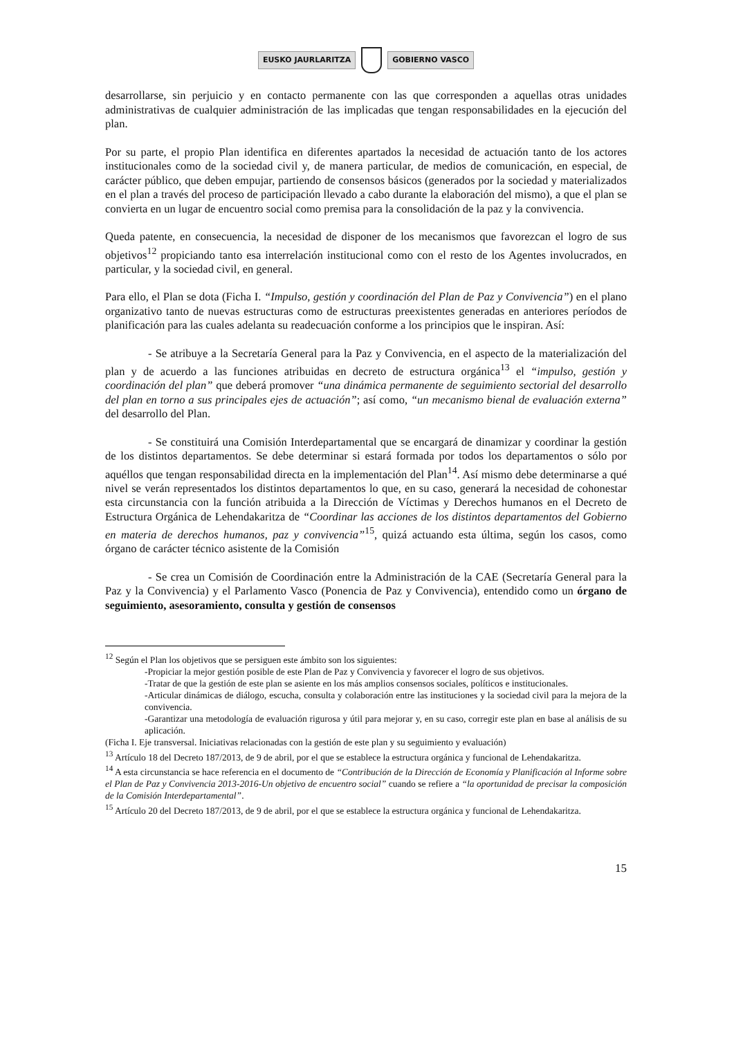EUSKO JAURLARITZA GOBIERNO VASCO
desarrollarse, sin perjuicio y en contacto permanente con las que corresponden a aquellas otras unidades administrativas de cualquier administración de las implicadas que tengan responsabilidades en la ejecución del plan.
Por su parte, el propio Plan identifica en diferentes apartados la necesidad de actuación tanto de los actores institucionales como de la sociedad civil y, de manera particular, de medios de comunicación, en especial, de carácter público, que deben empujar, partiendo de consensos básicos (generados por la sociedad y materializados en el plan a través del proceso de participación llevado a cabo durante la elaboración del mismo), a que el plan se convierta en un lugar de encuentro social como premisa para la consolidación de la paz y la convivencia.
Queda patente, en consecuencia, la necesidad de disponer de los mecanismos que favorezcan el logro de sus objetivos<sup>12</sup> propiciando tanto esa interrelación institucional como con el resto de los Agentes involucrados, en particular, y la sociedad civil, en general.
Para ello, el Plan se dota (Ficha I. “Impulso, gestión y coordinación del Plan de Paz y Convivencia”) en el plano organizativo tanto de nuevas estructuras como de estructuras preexistentes generadas en anteriores períodos de planificación para las cuales adelanta su readecuación conforme a los principios que le inspiran. Así:
- Se atribuye a la Secretaría General para la Paz y Convivencia, en el aspecto de la materialización del plan y de acuerdo a las funciones atribuidas en decreto de estructura orgánica<sup>13</sup> el “impulso, gestión y coordinación del plan” que deberá promover “una dinámica permanente de seguimiento sectorial del desarrollo del plan en torno a sus principales ejes de actuación”; así como, “un mecanismo bienal de evaluación externa” del desarrollo del Plan.
- Se constituirá una Comisión Interdepartamental que se encargará de dinamizar y coordinar la gestión de los distintos departamentos. Se debe determinar si estará formada por todos los departamentos o sólo por aquéllos que tengan responsabilidad directa en la implementación del Plan<sup>14</sup>. Así mismo debe determinarse a qué nivel se verán representados los distintos departamentos lo que, en su caso, generará la necesidad de cohonestar esta circunstancia con la función atribuida a la Dirección de Víctimas y Derechos humanos en el Decreto de Estructura Orgánica de Lehendakaritza de “Coordinar las acciones de los distintos departamentos del Gobierno en materia de derechos humanos, paz y convivencia”<sup>15</sup>, quizá actuando esta última, según los casos, como órgano de carácter técnico asistente de la Comisión
- Se crea un Comisión de Coordinación entre la Administración de la CAE (Secretaría General para la Paz y la Convivencia) y el Parlamento Vasco (Ponencia de Paz y Convivencia), entendido como un órgano de seguimiento, asesoramiento, consulta y gestión de consensos
<sup>12</sup> Según el Plan los objetivos que se persiguen este ámbito son los siguientes:
-Propiciar la mejor gestión posible de este Plan de Paz y Convivencia y favorecer el logro de sus objetivos.
-Tratar de que la gestión de este plan se asiente en los más amplios consensos sociales, políticos e institucionales.
-Articular dinámicas de diálogo, escucha, consulta y colaboración entre las instituciones y la sociedad civil para la mejora de la convivencia.
-Garantizar una metodología de evaluación rigurosa y útil para mejorar y, en su caso, corregir este plan en base al análisis de su aplicación.
(Ficha I. Eje transversal. Iniciativas relacionadas con la gestión de este plan y su seguimiento y evaluación)
<sup>13</sup> Artículo 18 del Decreto 187/2013, de 9 de abril, por el que se establece la estructura orgánica y funcional de Lehendakaritza.
<sup>14</sup> A esta circunstancia se hace referencia en el documento de “Contribución de la Dirección de Economía y Planificación al Informe sobre el Plan de Paz y Convivencia 2013-2016-Un objetivo de encuentro social” cuando se refiere a “la oportunidad de precisar la composición de la Comisión Interdepartamental”.
<sup>15</sup> Artículo 20 del Decreto 187/2013, de 9 de abril, por el que se establece la estructura orgánica y funcional de Lehendakaritza.
15